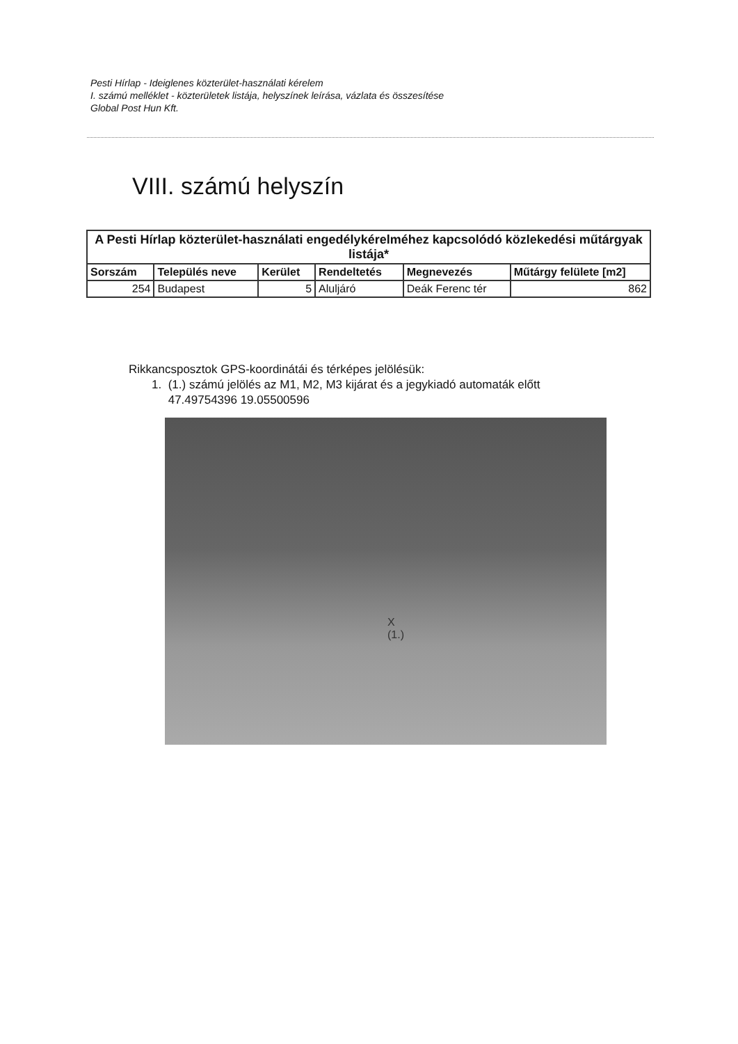Pesti Hírlap - Ideiglenes közterület-használati kérelem
I. számú melléklet - közterületek listája, helyszínek leírása, vázlata és összesítése
Global Post Hun Kft.
VIII. számú helyszín
| A Pesti Hírlap közterület-használati engedélykérelméhez kapcsolódó közlekedési műtárgyak listája* | | | | | |
| --- | --- | --- | --- | --- | --- |
| Sorszám | Település neve | Kerület | Rendeltetés | Megnevezés | Műtárgy felülete [m2] |
| 254 | Budapest | 5 | Aluljáró | Deák Ferenc tér | 862 |
Rikkancsposztok GPS-koordinátái és térképes jelölésük:
1. (1.) számú jelölés az M1, M2, M3 kijárat és a jegykiadó automaták előtt
47.49754396 19.05500596
X
(1.)